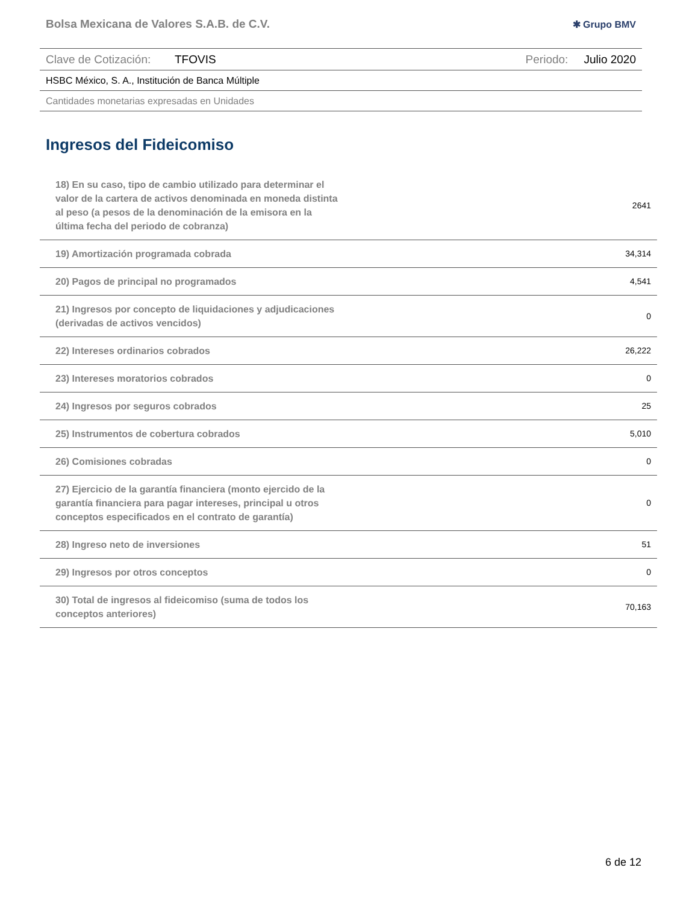Bolsa Mexicana de Valores S.A.B. de C.V. ✱ Grupo BMV
Clave de Cotización: TFOVIS Periodo: Julio 2020
HSBC México, S. A., Institución de Banca Múltiple
Cantidades monetarias expresadas en Unidades
Ingresos del Fideicomiso
| 18) En su caso, tipo de cambio utilizado para determinar el valor de la cartera de activos denominada en moneda distinta al peso (a pesos de la denominación de la emisora en la última fecha del periodo de cobranza) | 2641 |
| 19) Amortización programada cobrada | 34,314 |
| 20) Pagos de principal no programados | 4,541 |
| 21) Ingresos por concepto de liquidaciones y adjudicaciones (derivadas de activos vencidos) | 0 |
| 22) Intereses ordinarios cobrados | 26,222 |
| 23) Intereses moratorios cobrados | 0 |
| 24) Ingresos por seguros cobrados | 25 |
| 25) Instrumentos de cobertura cobrados | 5,010 |
| 26) Comisiones cobradas | 0 |
| 27) Ejercicio de la garantía financiera (monto ejercido de la garantía financiera para pagar intereses, principal u otros conceptos especificados en el contrato de garantía) | 0 |
| 28) Ingreso neto de inversiones | 51 |
| 29) Ingresos por otros conceptos | 0 |
| 30) Total de ingresos al fideicomiso (suma de todos los conceptos anteriores) | 70,163 |
6 de 12